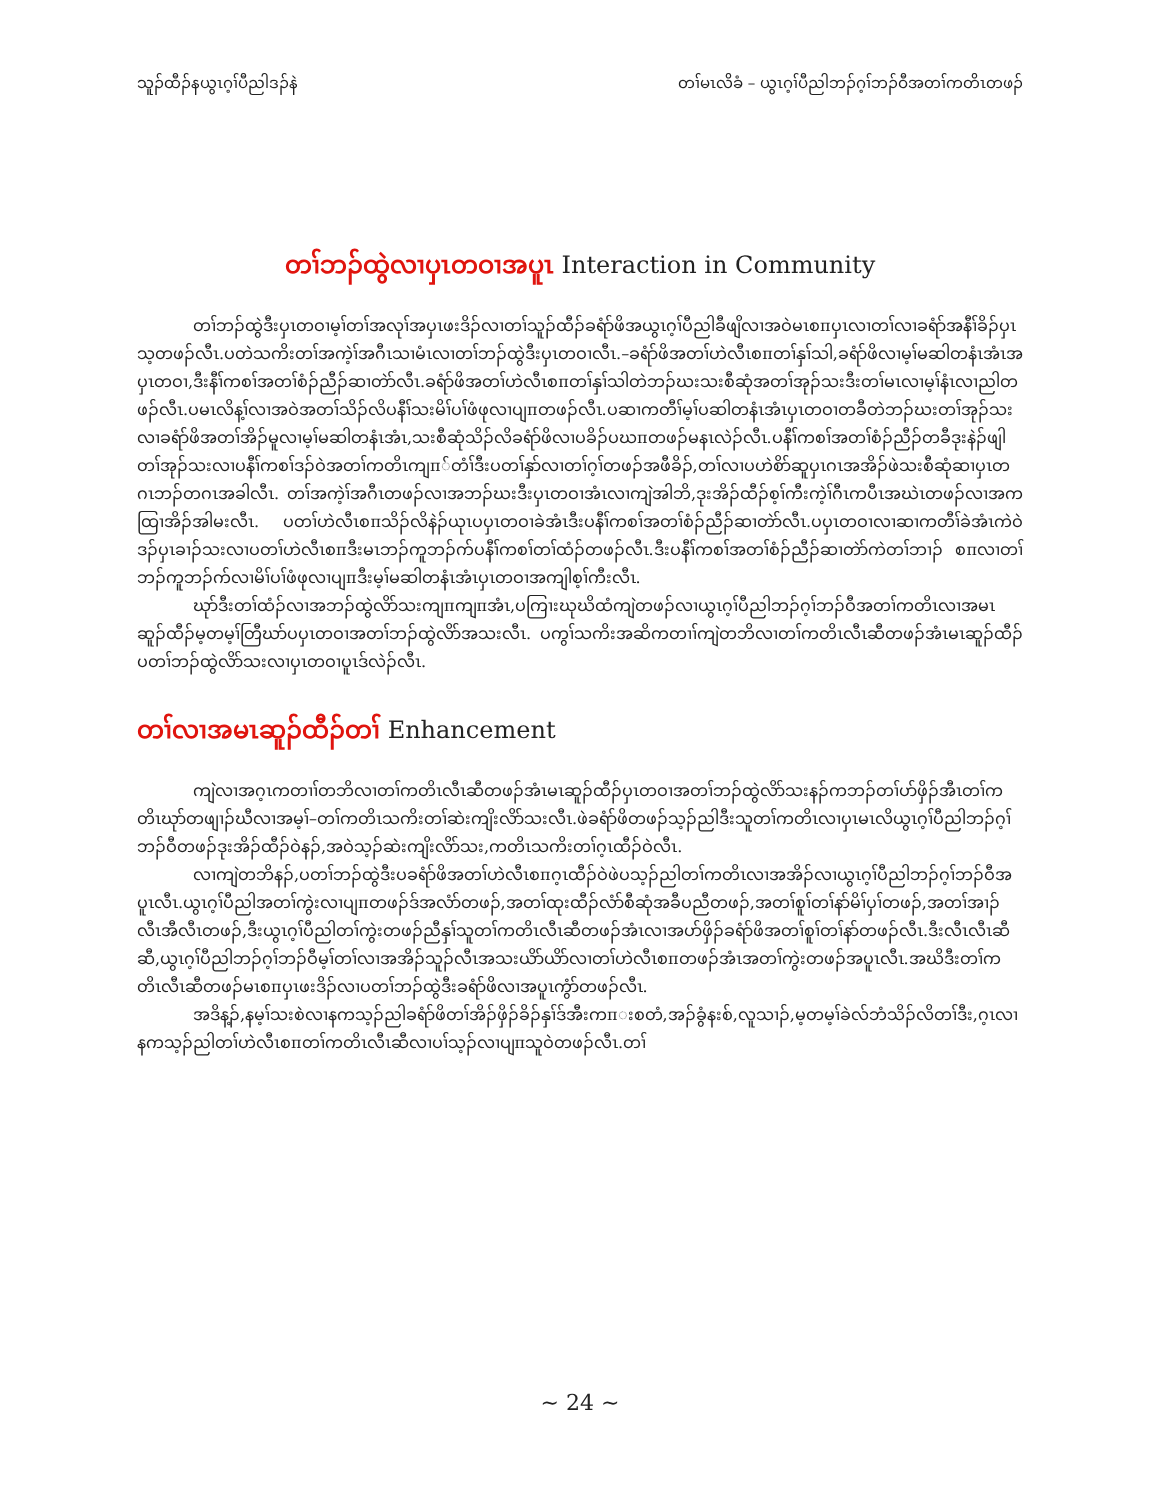သူၣ်ထီၣ်နယွၤဂ့ၢ်ပီညါဒၣ်နဲ တၢ်မၤလိခံ – ယွၤဂ့ၢ်ပီညါဘၣ်ဂ့ၢ်ဘၣ်ဝီအတၢ်ကတိၤတဖၣ်
တၢ်ဘၣ်ထွဲလၢပှၤတဝၢအပူၤ Interaction in Community
တၢ်ဘၣ်ထွဲဒီးပှၤတဝၢမ့ၢ်တၢ်အလုၢ်အပှၤဖးဒိၣ်လၢတၢ်သူၣ်ထီၣ်ခရံာ်ဖိအယွၤဂ့ၢ်ပီညါခီဖျိလၢအဝဲမၤစπပှၤလၢတၢ်လၢခရံာ်အနီၢ်ခိၣ်ပှၤသ့တဖၣ်လီၤ.ပတဲသကိးတၢ်အကဲ့ၢ်အဂီၤသၢမံၤလၢတၢ်ဘၣ်ထွဲဒီးပှၤတဝၢလီၤ.–ခရံာ်ဖိအတၢ်ဟဲလီၤစπတၢ်နှၢ်သါ,ခရံာ်ဖိလၢမ့ၢ်မဆါတနံၤအံၤအပှၤတဝၢ,ဒီးနီၢ်ကစၢ်အတၢ်စံၣ်ညီၣ်ဆၢတဲာ်လီၤ.ခရံာ်ဖိအတၢ်ဟဲလီၤစπတၢ်နှၢ်သါတဲဘၣ်ဃးသးစီဆုံအတၢ်အုၣ်သးဒီးတၢ်မၤလၢမ့ၢ်နံၤလၢညါတဖၣ်လီၤ.ပမၤလိန့ၢ်လၢအဝဲအတၢ်သိၣ်လိပနီၢ်သးမိၢ်ပၢ်ဖံဖုလၢပျπတဖၣ်လီၤ.ပဆၢကတီၢ်မ့ၢ်ပဆါတနံၤအံၤပှၤတဝၢတခီတဲဘၣ်ဃးတၢ်အုၣ်သးလၢခရံာ်ဖိအတၢ်အိၣ်မူလၢမ့ၢ်မဆါတနံၤအံၤ,သးစီဆုံသိၣ်လိခရံာ်ဖိလၢပခိၣ်ပဃπတဖၣ်မနၤလဲၣ်လီၤ.ပနီၢ်ကစၢ်အတၢ်စံၣ်ညီၣ်တခီဒုးနဲၣ်ဖျါတၢ်အုၣ်သးလၢပနီၢ်ကစၢ်ဒၣ်ဝဲအတၢ်ကတိၤကျπ်တံၢ်ဒီးပတၢ်နှာ်လၢတၢ်ဂ့ၢ်တဖၣ်အဖီခိၣ်,တၢ်လၢပဟဲစိာ်ဆူပှၤဂၤအအိၣ်ဖဲသးစီဆုံဆၢပှၤတဂၤဘၣ်တဂၤအခါလီၤ. တၢ်အကဲ့ၢ်အဂီၤတဖၣ်လၢအဘၣ်ဃးဒီးပှၤတဝၢအံၤလၢကျဲအါဘိ,ဒုးအိၣ်ထီၣ်စ့ၢ်ကီးကဲ့ၢ်ဂီၤကပီၤအဃဲၤတဖၣ်လၢအကထြၢအိၣ်အါမးလီၤ. ပတၢ်ဟဲလီၤစπသိၣ်လိနဲၣ်ယုၤပပှၤတဝၢခဲအံၤဒီးပနီၢ်ကစၢ်အတၢ်စံၣ်ညီၣ်ဆၢတဲာ်လီၤ.ပပှၤတဝၢလၢဆၢကတီၢ်ခဲအံၤကဲဝဲဒၣ်ပှၤခၢၣ်သးလၢပတၢ်ဟဲလီၤစπဒီးမၤဘၣ်ကူဘၣ်က်ပနီၢ်ကစၢ်တၢ်ထံၣ်တဖၣ်လီၤ.ဒီးပနီၢ်ကစၢ်အတၢ်စံၣ်ညီၣ်ဆၢတဲာ်ကဲတၢ်ဘၢၣ် စπလၢတၢ်ဘၣ်ကူဘၣ်က်လၢမိၢ်ပၢ်ဖံဖုလၢပျπဒီးမ့ၢ်မဆါတနံၤအံၤပှၤတဝၢအကျါစ့ၢ်ကီးလီၤ.
ဃုာ်ဒီးတၢ်ထံၣ်လၢအဘၣ်ထွဲလိာ်သးကျπကျπအံၤ,ပကြၢးဃုဃိထံကျဲတဖၣ်လၢယွၤဂ့ၢ်ပီညါဘၣ်ဂ့ၢ်ဘၣ်ဝီအတၢ်ကတိၤလၢအမၤဆူၣ်ထီၣ်မ့တမ့ၢ်တြီဃာ်ပပှၤတဝၢအတၢ်ဘၣ်ထွဲလိာ်အသးလီၤ. ပကွၢ်သကိးအဆိကတၢၢ်ကျဲတဘိလၢတၢ်ကတိၤလီၤဆီတဖၣ်အံၤမၤဆူၣ်ထီၣ်ပတၢ်ဘၣ်ထွဲလိာ်သးလၢပှၤတဝၢပူၤဒ်လဲၣ်လီၤ.
တၢ်လၢအမၤဆူၣ်ထီၣ်တၢ် Enhancement
ကျဲလၢအဂ့ၤကတၢၢ်တဘိလၢတၢ်ကတိၤလီၤဆီတဖၣ်အံၤမၤဆူၣ်ထီၣ်ပှၤတဝၢအတၢ်ဘၣ်ထွဲလိာ်သးနၣ်ကဘၣ်တၢ်ပာ်ဖှိၣ်အီၤတၢ်ကတိၤဃုာ်တဖျၢၣ်ဃီလၢအမ့ၢ်–တၢ်ကတိၤသကိးတၢ်ဆဲးကျိးလိာ်သးလီၤ.ဖဲခရံာ်ဖိတဖၣ်သ့ၣ်ညါဒီးသူတၢ်ကတိၤလၢပှၤမၤလိယွၤဂ့ၢ်ပီညါဘၣ်ဂ့ၢ်ဘၣ်ဝီတဖၣ်ဒုးအိၣ်ထီၣ်ဝဲနၣ်,အဝဲသ့ၣ်ဆဲးကျိးလိာ်သး,ကတိၤသကိးတၢ်ဂ့ၤထီၣ်ဝဲလီၤ.
လၢကျဲတဘိနၣ်,ပတၢ်ဘၣ်ထွဲဒီးပခရံာ်ဖိအတၢ်ဟဲလီၤစπဂ့ၤထီၣ်ဝဲဖဲပသ့ၣ်ညါတၢ်ကတိၤလၢအအိၣ်လၢယွၤဂ့ၢ်ပီညါဘၣ်ဂ့ၢ်ဘၣ်ဝီအပူၤလီၤ.ယွၤဂ့ၢ်ပီညါအတၢ်ကွဲးလၢပျπတဖၣ်ဒ်အလံာ်တဖၣ်,အတၢ်ထုးထီၣ်လံာ်စီဆုံအခီပညီတဖၣ်,အတၢ်စူၢ်တၢ်နာ်မိၢ်ပှၢ်တဖၣ်,အတၢ်အၢၣ်လီၤအီလီၤတဖၣ်,ဒီးယွၤဂ့ၢ်ပီညါတၢ်ကွဲးတဖၣ်ညီနှၢ်သူတၢ်ကတိၤလီၤဆီတဖၣ်အံၤလၢအပာ်ဖှိၣ်ခရံာ်ဖိအတၢ်စူၢ်တၢ်နာ်တဖၣ်လီၤ.ဒီးလီၤလီၤဆီဆီ,ယွၤဂ့ၢ်ပီညါဘၣ်ဂ့ၢ်ဘၣ်ဝီမ့ၢ်တၢ်လၢအအိၣ်သူၣ်လီၤအသးယိာ်ယိာ်လၢတၢ်ဟဲလီၤစπတဖၣ်အံၤအတၢ်ကွဲးတဖၣ်အပူၤလီၤ.အဃိဒီးတၢ်ကတိၤလီၤဆီတဖၣ်မၤစπပှၤဖးဒိၣ်လၢပတၢ်ဘၣ်ထွဲဒီးခရံာ်ဖိလၢအပူၤကွံာ်တဖၣ်လီၤ.
အဒိန့ၣ်,နမ့ၢ်သးစဲလၢနကသ့ၣ်ညါခရံာ်ဖိတၢ်အိၣ်ဖှိၣ်ခိၣ်နှၢ်ဒ်အီးကπးစတံ,အၣ်ခွံနးစ်,လူသၢၣ်,မ့တမ့ၢ်ခဲလ်ဘံသိၣ်လိတၢ်ဒီး,ဂ့ၤလၢနကသ့ၣ်ညါတၢ်ဟဲလီၤစπတၢ်ကတိၤလီၤဆီလၢပၢ်သ့ၣ်လၢပျπသူဝဲတဖၣ်လီၤ.တၢ်
~ 24 ~